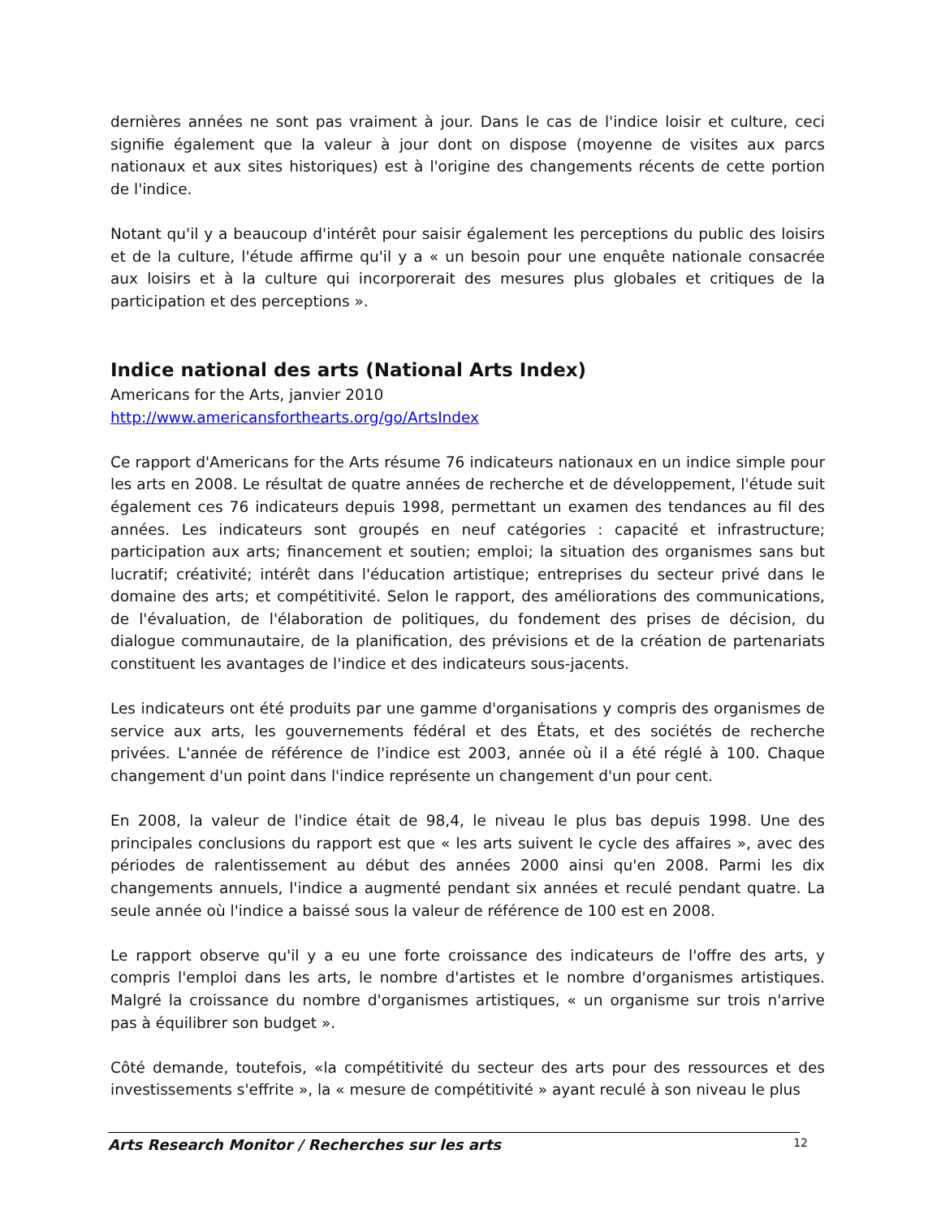dernières années ne sont pas vraiment à jour. Dans le cas de l'indice loisir et culture, ceci signifie également que la valeur à jour dont on dispose (moyenne de visites aux parcs nationaux et aux sites historiques) est à l'origine des changements récents de cette portion de l'indice.
Notant qu'il y a beaucoup d'intérêt pour saisir également les perceptions du public des loisirs et de la culture, l'étude affirme qu'il y a « un besoin pour une enquête nationale consacrée aux loisirs et à la culture qui incorporerait des mesures plus globales et critiques de la participation et des perceptions ».
Indice national des arts (National Arts Index)
Americans for the Arts, janvier 2010
http://www.americansforthearts.org/go/ArtsIndex
Ce rapport d'Americans for the Arts résume 76 indicateurs nationaux en un indice simple pour les arts en 2008. Le résultat de quatre années de recherche et de développement, l'étude suit également ces 76 indicateurs depuis 1998, permettant un examen des tendances au fil des années. Les indicateurs sont groupés en neuf catégories : capacité et infrastructure; participation aux arts; financement et soutien; emploi; la situation des organismes sans but lucratif; créativité; intérêt dans l'éducation artistique; entreprises du secteur privé dans le domaine des arts; et compétitivité. Selon le rapport, des améliorations des communications, de l'évaluation, de l'élaboration de politiques, du fondement des prises de décision, du dialogue communautaire, de la planification, des prévisions et de la création de partenariats constituent les avantages de l'indice et des indicateurs sous-jacents.
Les indicateurs ont été produits par une gamme d'organisations y compris des organismes de service aux arts, les gouvernements fédéral et des États, et des sociétés de recherche privées. L'année de référence de l'indice est 2003, année où il a été réglé à 100. Chaque changement d'un point dans l'indice représente un changement d'un pour cent.
En 2008, la valeur de l'indice était de 98,4, le niveau le plus bas depuis 1998. Une des principales conclusions du rapport est que « les arts suivent le cycle des affaires », avec des périodes de ralentissement au début des années 2000 ainsi qu'en 2008. Parmi les dix changements annuels, l'indice a augmenté pendant six années et reculé pendant quatre. La seule année où l'indice a baissé sous la valeur de référence de 100 est en 2008.
Le rapport observe qu'il y a eu une forte croissance des indicateurs de l'offre des arts, y compris l'emploi dans les arts, le nombre d'artistes et le nombre d'organismes artistiques. Malgré la croissance du nombre d'organismes artistiques, « un organisme sur trois n'arrive pas à équilibrer son budget ».
Côté demande, toutefois, «la compétitivité du secteur des arts pour des ressources et des investissements s'effrite », la « mesure de compétitivité » ayant reculé à son niveau le plus
Arts Research Monitor / Recherches sur les arts 12